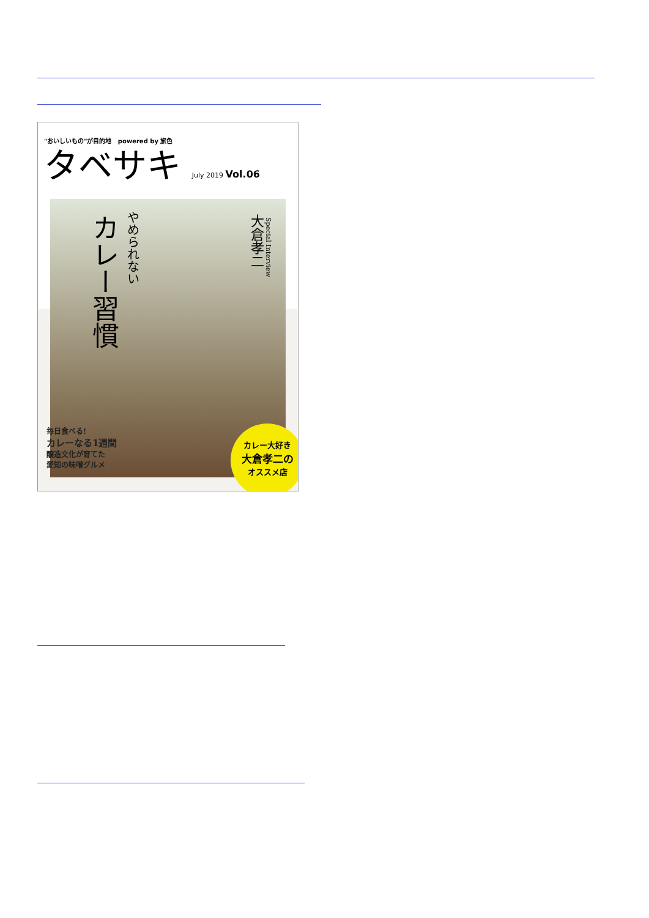"おいしいもの"が目的地 powered by 旅色
タベサキ July 2019 Vol.06
やめられない
カレー習慣
大倉孝二
Special Interview
毎日食べる!
カレーなる1週間
醸造文化が育てた
愛知の味噌グルメ
カレー大好き
大倉孝二の
オススメ店